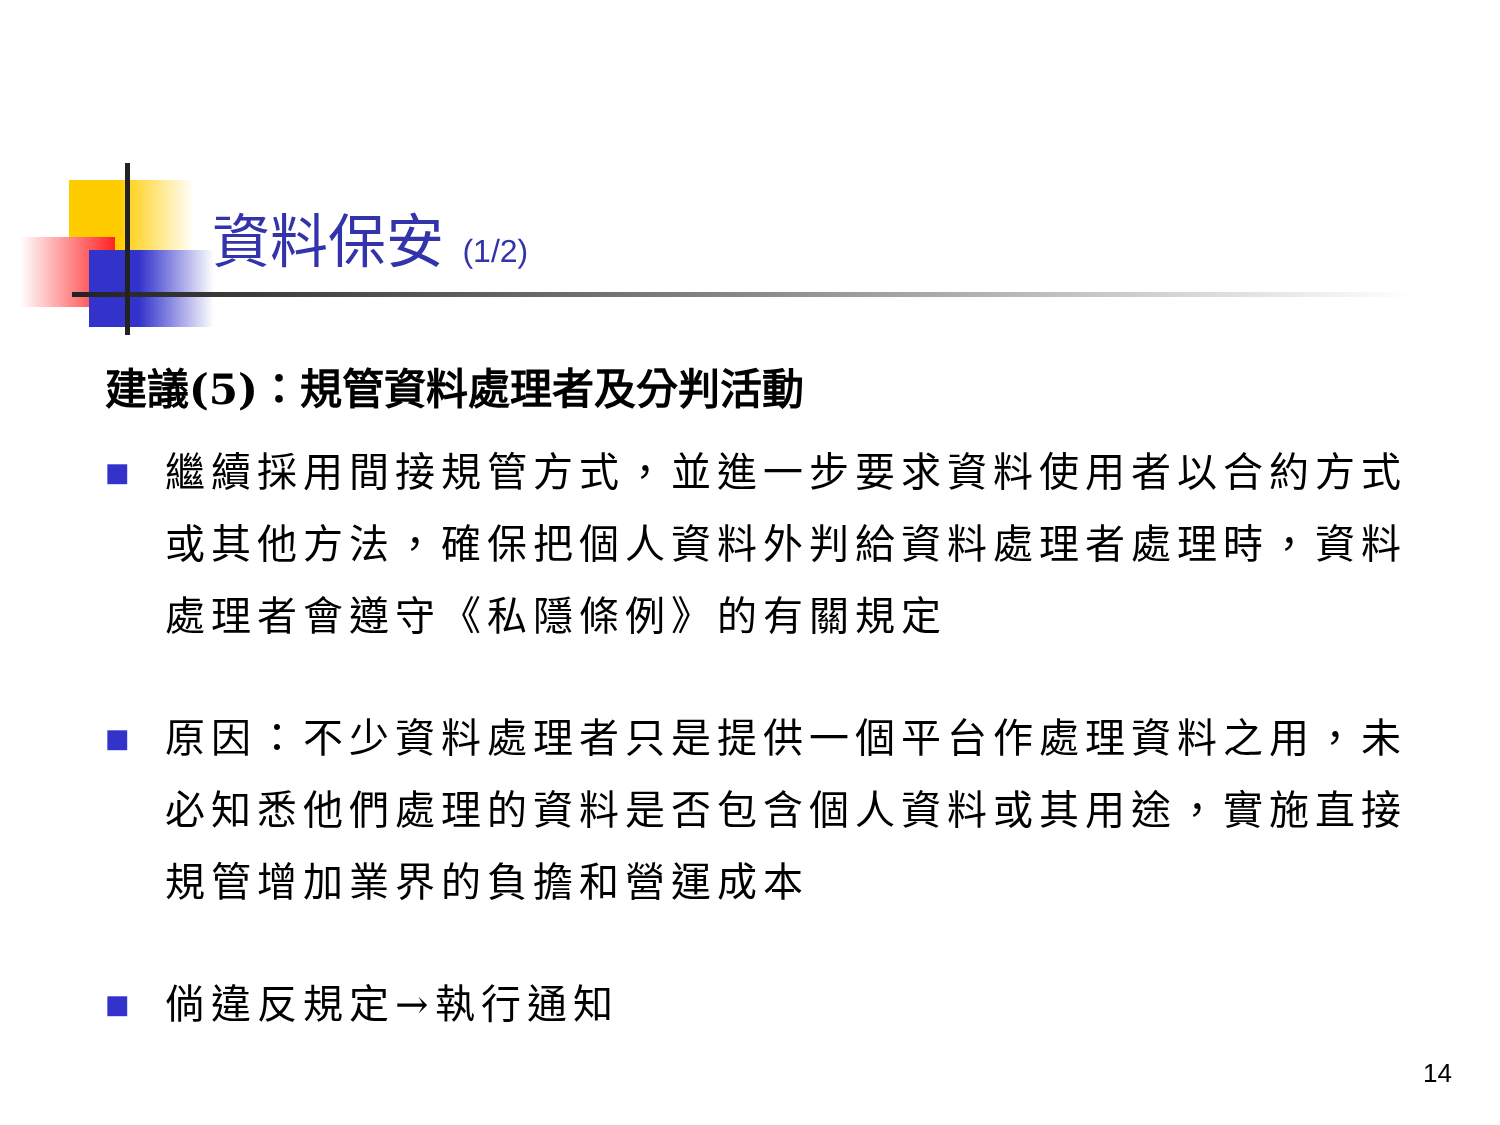資料保安 (1/2)
建議(5)：規管資料處理者及分判活動
■ 繼續採用間接規管方式，並進一步要求資料使用者以合約方式或其他方法，確保把個人資料外判給資料處理者處理時，資料處理者會遵守《私隱條例》的有關規定
■ 原因：不少資料處理者只是提供一個平台作處理資料之用，未必知悉他們處理的資料是否包含個人資料或其用途，實施直接規管增加業界的負擔和營運成本
■ 倘違反規定→執行通知
14